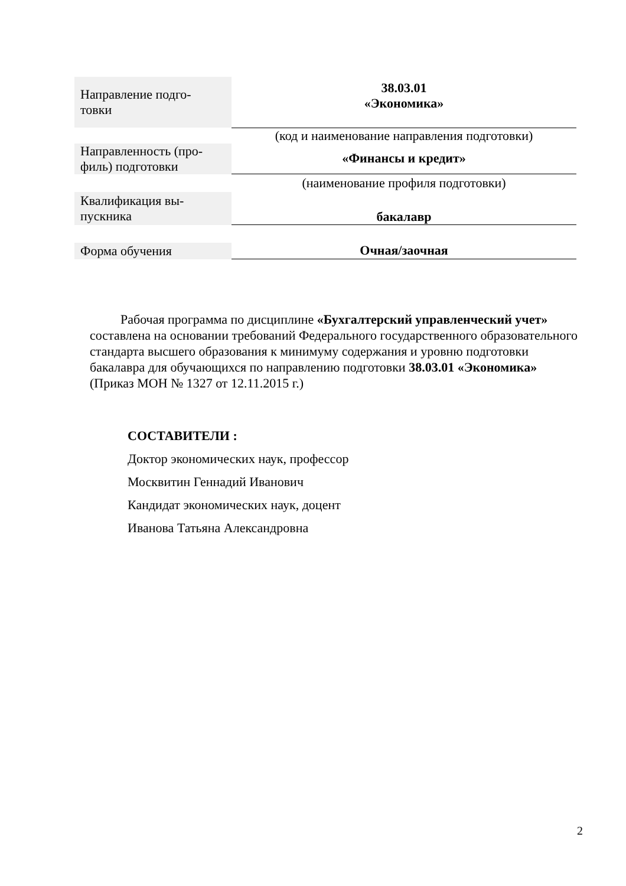| Направление подго- товки | 38.03.01 «Экономика» |
| | (код и наименование направления подготовки) |
| Направленность (про- филь) подготовки | «Финансы и кредит» |
| | (наименование профиля подготовки) |
| Квалификация вы- пускника | бакалавр |
| Форма обучения | Очная/заочная |
Рабочая программа по дисциплине «Бухгалтерский управленческий учет» составлена на основании требований Федерального государственного образовательного стандарта высшего образования к минимуму содержания и уровню подготовки бакалавра для обучающихся по направлению подготовки 38.03.01 «Экономика» (Приказ МОН № 1327 от 12.11.2015 г.)
СОСТАВИТЕЛИ :
Доктор экономических наук, профессор
Москвитин Геннадий Иванович
Кандидат экономических наук, доцент
Иванова Татьяна Александровна
2